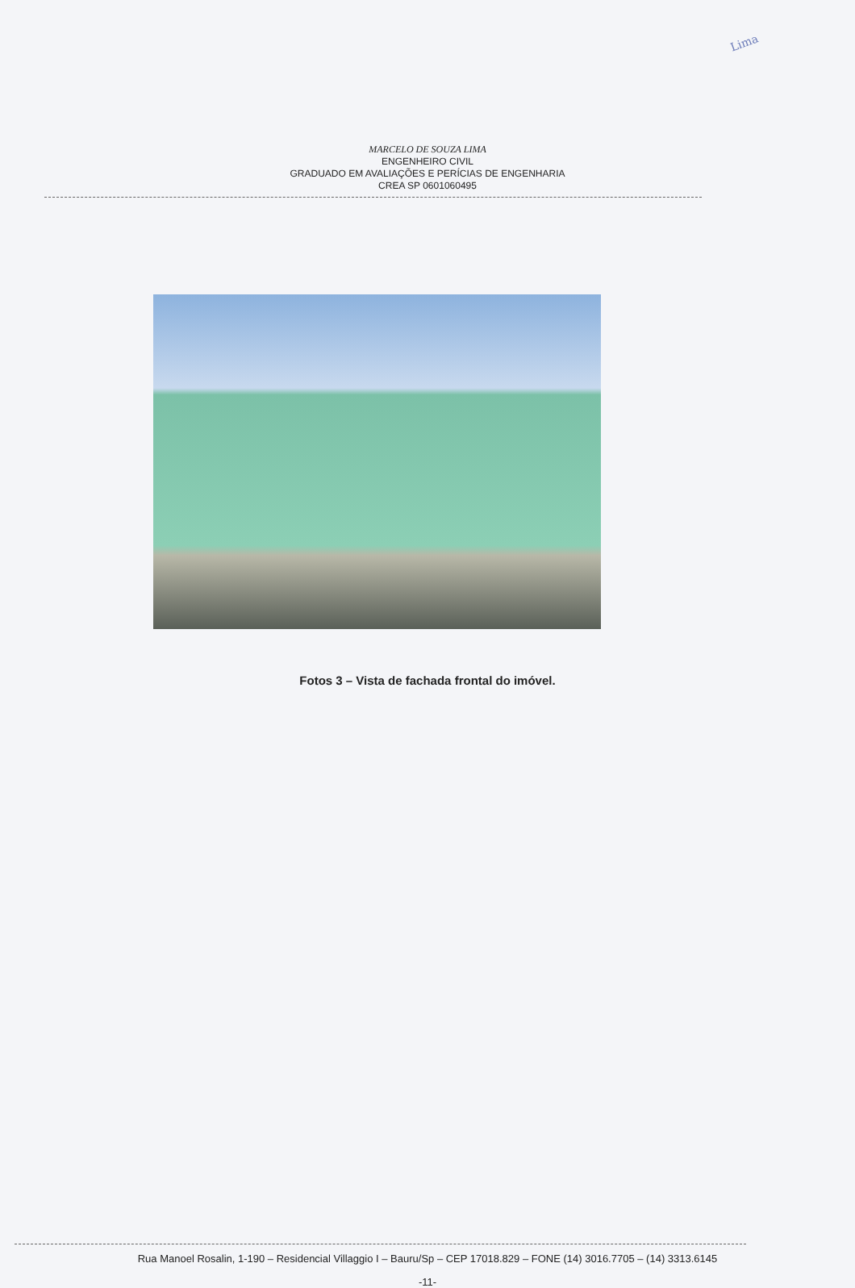Lima
MARCELO DE SOUZA LIMA
ENGENHEIRO CIVIL
GRADUADO EM AVALIAÇÕES E PERÍCIAS DE ENGENHARIA
CREA SP 0601060495
Fotos 3 – Vista de fachada frontal do imóvel.
Rua Manoel Rosalin, 1-190 – Residencial Villaggio I – Bauru/Sp – CEP 17018.829 – FONE (14) 3016.7705 – (14) 3313.6145
-11-